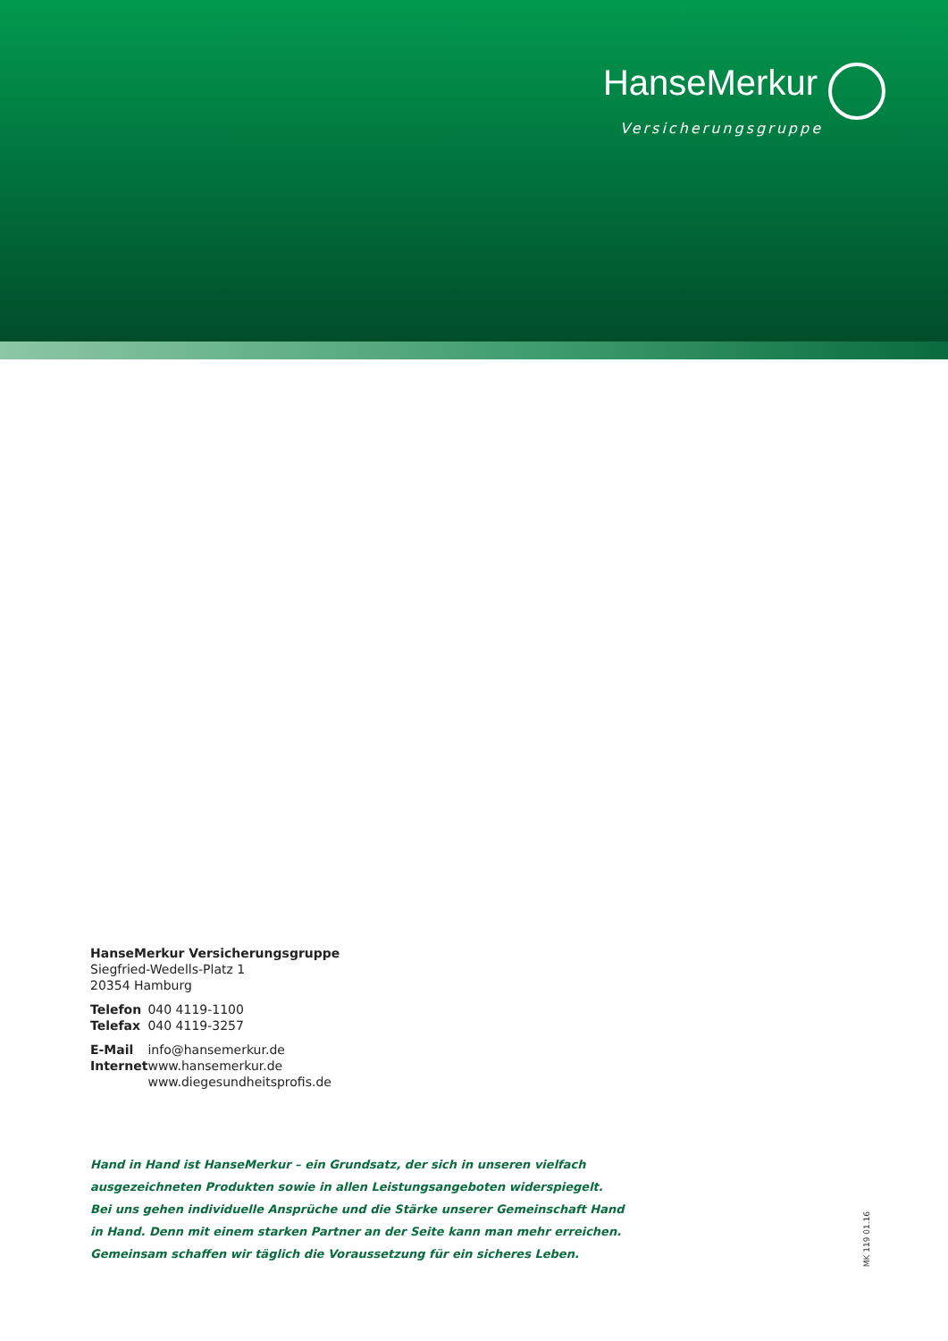HanseMerkur
Versicherungsgruppe
HanseMerkur Versicherungsgruppe
Siegfried-Wedells-Platz 1
20354 Hamburg
Telefon 040 4119-1100
Telefax 040 4119-3257
E-Mail info@hansemerkur.de
Internet www.hansemerkur.de
www.diegesundheitsprofis.de
Hand in Hand ist HanseMerkur – ein Grundsatz, der sich in unseren vielfach
ausgezeichneten Produkten sowie in allen Leistungsangeboten widerspiegelt.
Bei uns gehen individuelle Ansprüche und die Stärke unserer Gemeinschaft Hand
in Hand. Denn mit einem starken Partner an der Seite kann man mehr erreichen.
Gemeinsam schaffen wir täglich die Voraussetzung für ein sicheres Leben.
MK 119 01.16